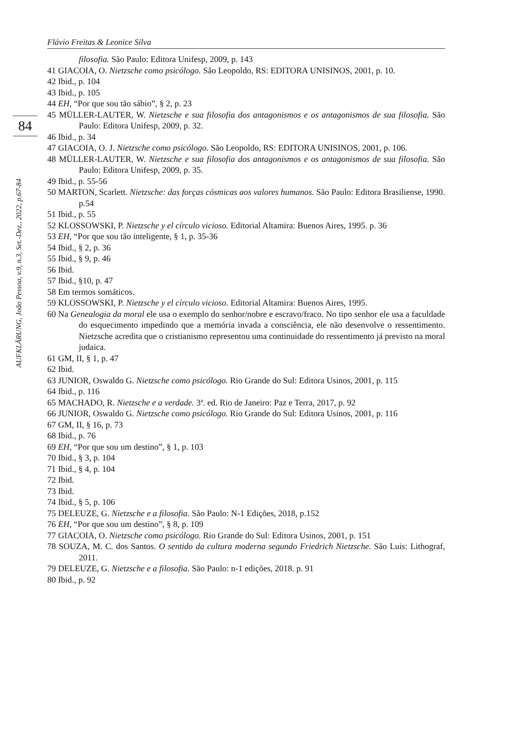84
AUFKLÄRUNG, João Pessoa, v.9, n.3, Set.-Dez., 2022, p.67-84
Flávio Freitas & Leonice Silva
filosofia. São Paulo: Editora Unifesp, 2009, p. 143
41 GIACOIA, O. Nietzsche como psicólogo. São Leopoldo, RS: EDITORA UNISINOS, 2001, p. 10.
42 Ibid., p. 104
43 Ibid., p. 105
44 EH, “Por que sou tão sábio”, § 2, p. 23
45 MÜLLER-LAUTER, W. Nietzsche e sua filosofia dos antagonismos e os antagonismos de sua filosofia. São Paulo: Editora Unifesp, 2009, p. 32.
46 Ibid., p. 34
47 GIACOIA, O. J. Nietzsche como psicólogo. São Leopoldo, RS: EDITORA UNISINOS, 2001, p. 106.
48 MÜLLER-LAUTER, W. Nietzsche e sua filosofia dos antagonismos e os antagonismos de sua filosofia. São Paulo: Editora Unifesp, 2009, p. 35.
49 Ibid., p. 55-56
50 MARTON, Scarlett. Nietzsche: das forças cósmicas aos valores humanos. São Paulo: Editora Brasiliense, 1990. p.54
51 Ibid., p. 55
52 KLOSSOWSKI, P. Nietzsche y el círculo vicioso. Editorial Altamira: Buenos Aires, 1995. p. 36
53 EH, “Por que sou tão inteligente, § 1, p. 35-36
54 Ibid., § 2, p. 36
55 Ibid., § 9, p. 46
56 Ibid.
57 Ibid., §10, p. 47
58 Em termos somáticos.
59 KLOSSOWSKI, P. Nietzsche y el círculo vicioso. Editorial Altamira: Buenos Aires, 1995.
60 Na Genealogia da moral ele usa o exemplo do senhor/nobre e escravo/fraco. No tipo senhor ele usa a faculdade do esquecimento impedindo que a memória invada a consciência, ele não desenvolve o ressentimento. Nietzsche acredita que o cristianismo representou uma continuidade do ressentimento já previsto na moral judaica.
61 GM, II, § 1, p. 47
62 Ibid.
63 JUNIOR, Oswaldo G. Nietzsche como psicólogo. Rio Grande do Sul: Editora Usinos, 2001, p. 115
64 Ibid., p. 116
65 MACHADO, R. Nietzsche e a verdade. 3ª. ed. Rio de Janeiro: Paz e Terra, 2017, p. 92
66 JUNIOR, Oswaldo G. Nietzsche como psicólogo. Rio Grande do Sul: Editora Usinos, 2001, p. 116
67 GM, II, § 16, p. 73
68 Ibid., p. 76
69 EH, “Por que sou um destino”, § 1, p. 103
70 Ibid., § 3, p. 104
71 Ibid., § 4, p. 104
72 Ibid.
73 Ibid.
74 Ibid., § 5, p. 106
75 DELEUZE, G. Nietzsche e a filosofia. São Paulo: N-1 Edições, 2018, p.152
76 EH, “Por que sou um destino”, § 8, p. 109
77 GIACOIA, O. Nietzsche como psicólogo. Rio Grande do Sul: Editora Usinos, 2001, p. 151
78 SOUZA, M. C. dos Santos. O sentido da cultura moderna segundo Friedrich Nietzsche. São Luis: Lithograf, 2011.
79 DELEUZE, G. Nietzsche e a filosofia. São Paulo: n-1 edições, 2018. p. 91
80 Ibid., p. 92